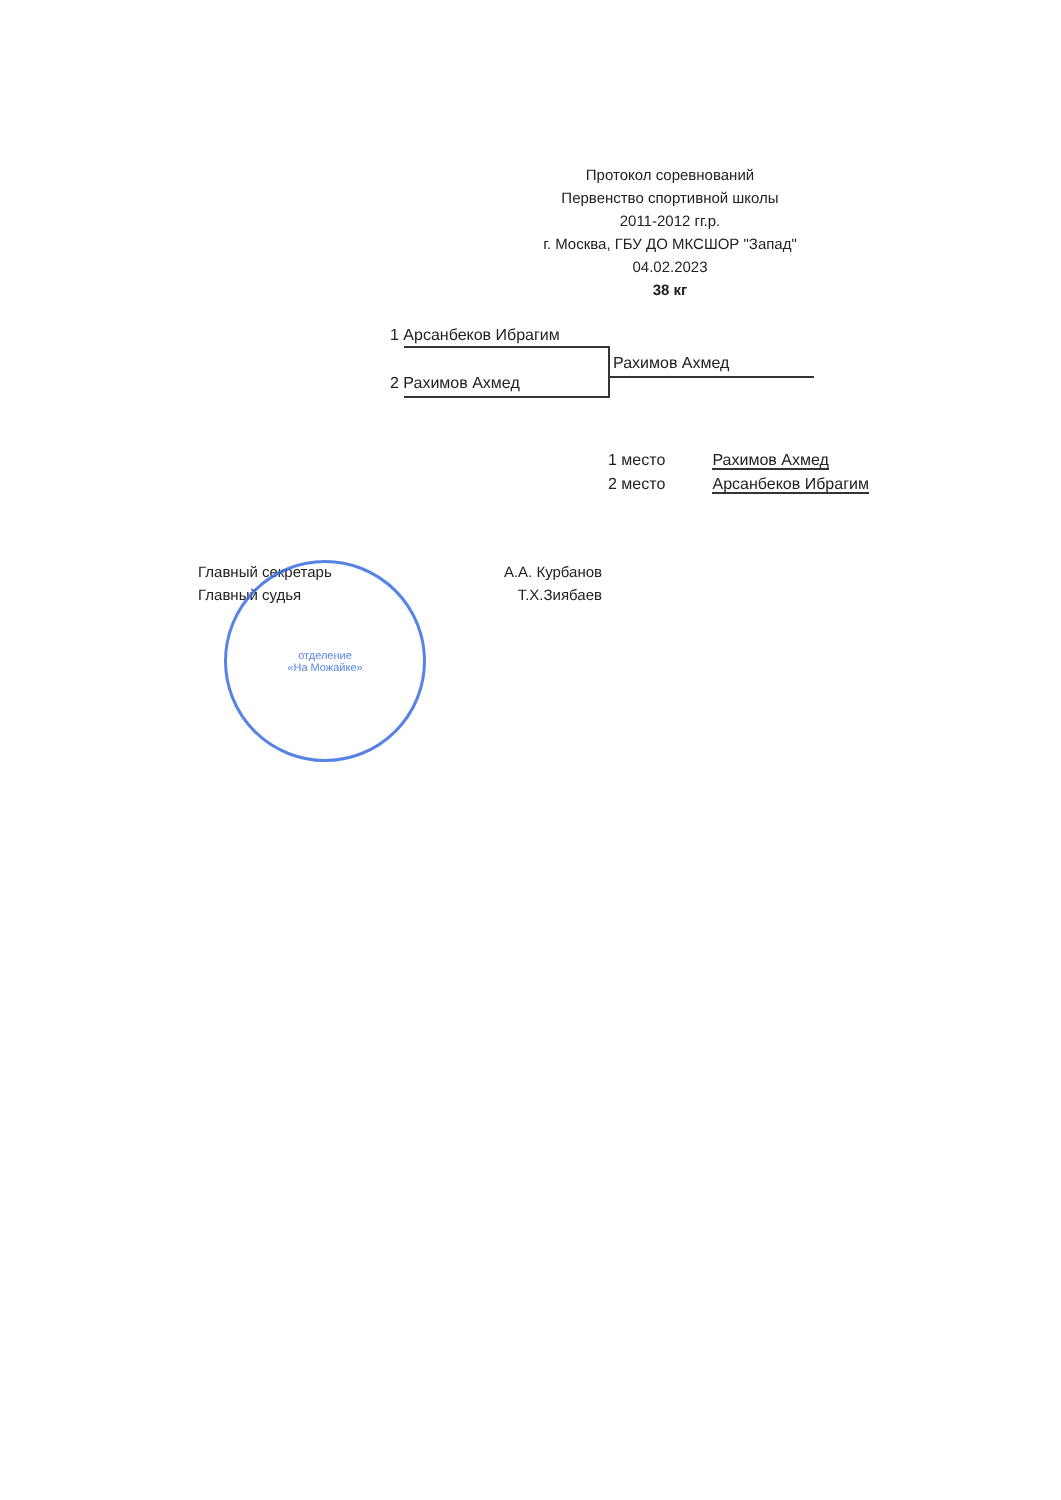Протокол соревнований
Первенство спортивной школы
2011-2012 гг.р.
г. Москва, ГБУ ДО МКСШОР "Запад"
04.02.2023
38 кг
1 Арсанбеков Ибрагим
2 Рахимов Ахмед
Рахимов Ахмед
1 место Рахимов Ахмед
2 место Арсанбеков Ибрагим
Главный секретарь А.А. Курбанов
Главный судья Т.Х.Зиябаев
отделение
«На Можайке»